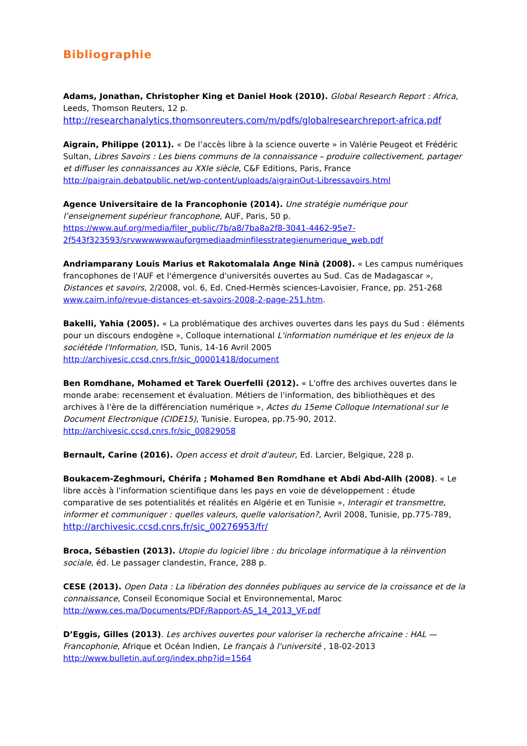Bibliographie
Adams, Jonathan, Christopher King et Daniel Hook (2010). Global Research Report : Africa, Leeds, Thomson Reuters, 12 p.
http://researchanalytics.thomsonreuters.com/m/pdfs/globalresearchreport-africa.pdf
Aigrain, Philippe (2011). « De l’accès libre à la science ouverte » in Valérie Peugeot et Frédéric Sultan, Libres Savoirs : Les biens communs de la connaissance – produire collectivement, partager et diffuser les connaissances au XXIe siècle, C&F Editions, Paris, France
http://paigrain.debatpublic.net/wp-content/uploads/aigrainOut-Libressavoirs.html
Agence Universitaire de la Francophonie (2014). Une stratégie numérique pour l’enseignement supérieur francophone, AUF, Paris, 50 p.
https://www.auf.org/media/filer_public/7b/a8/7ba8a2f8-3041-4462-95e7-2f543f323593/srvwwwwwwauforgmediaadminfilesstrategienumerique_web.pdf
Andriamparany Louis Marius et Rakotomalala Ange Ninà (2008). « Les campus numériques francophones de l'AUF et l'émergence d'universités ouvertes au Sud. Cas de Madagascar », Distances et savoirs, 2/2008, vol. 6, Ed. Cned-Hermès sciences-Lavoisier, France, pp. 251-268
www.cairn.info/revue-distances-et-savoirs-2008-2-page-251.htm.
Bakelli, Yahia (2005). « La problématique des archives ouvertes dans les pays du Sud : éléments pour un discours endogène », Colloque international L'information numérique et les enjeux de la sociétéde l'Information, ISD, Tunis, 14-16 Avril 2005
http://archivesic.ccsd.cnrs.fr/sic_00001418/document
Ben Romdhane, Mohamed et Tarek Ouerfelli (2012). « L'offre des archives ouvertes dans le monde arabe: recensement et évaluation. Métiers de l'information, des bibliothèques et des archives à l'ère de la différenciation numérique », Actes du 15eme Colloque International sur le Document Electronique (CIDE15), Tunisie. Europea, pp.75-90, 2012.
http://archivesic.ccsd.cnrs.fr/sic_00829058
Bernault, Carine (2016). Open access et droit d'auteur, Ed. Larcier, Belgique, 228 p.
Boukacem-Zeghmouri, Chérifa ; Mohamed Ben Romdhane et Abdi Abd-Allh (2008). « Le libre accès à l'information scientifique dans les pays en voie de développement : étude comparative de ses potentialités et réalités en Algérie et en Tunisie », Interagir et transmettre, informer et communiquer : quelles valeurs, quelle valorisation?, Avril 2008, Tunisie, pp.775-789,
http://archivesic.ccsd.cnrs.fr/sic_00276953/fr/
Broca, Sébastien (2013). Utopie du logiciel libre : du bricolage informatique à la réinvention sociale, éd. Le passager clandestin, France, 288 p.
CESE (2013). Open Data : La libération des données publiques au service de la croissance et de la connaissance, Conseil Economique Social et Environnemental, Maroc
http://www.ces.ma/Documents/PDF/Rapport-AS_14_2013_VF.pdf
D’Eggis, Gilles (2013). Les archives ouvertes pour valoriser la recherche africaine : HAL — Francophonie, Afrique et Océan Indien, Le français à l'université , 18-02-2013
http://www.bulletin.auf.org/index.php?id=1564